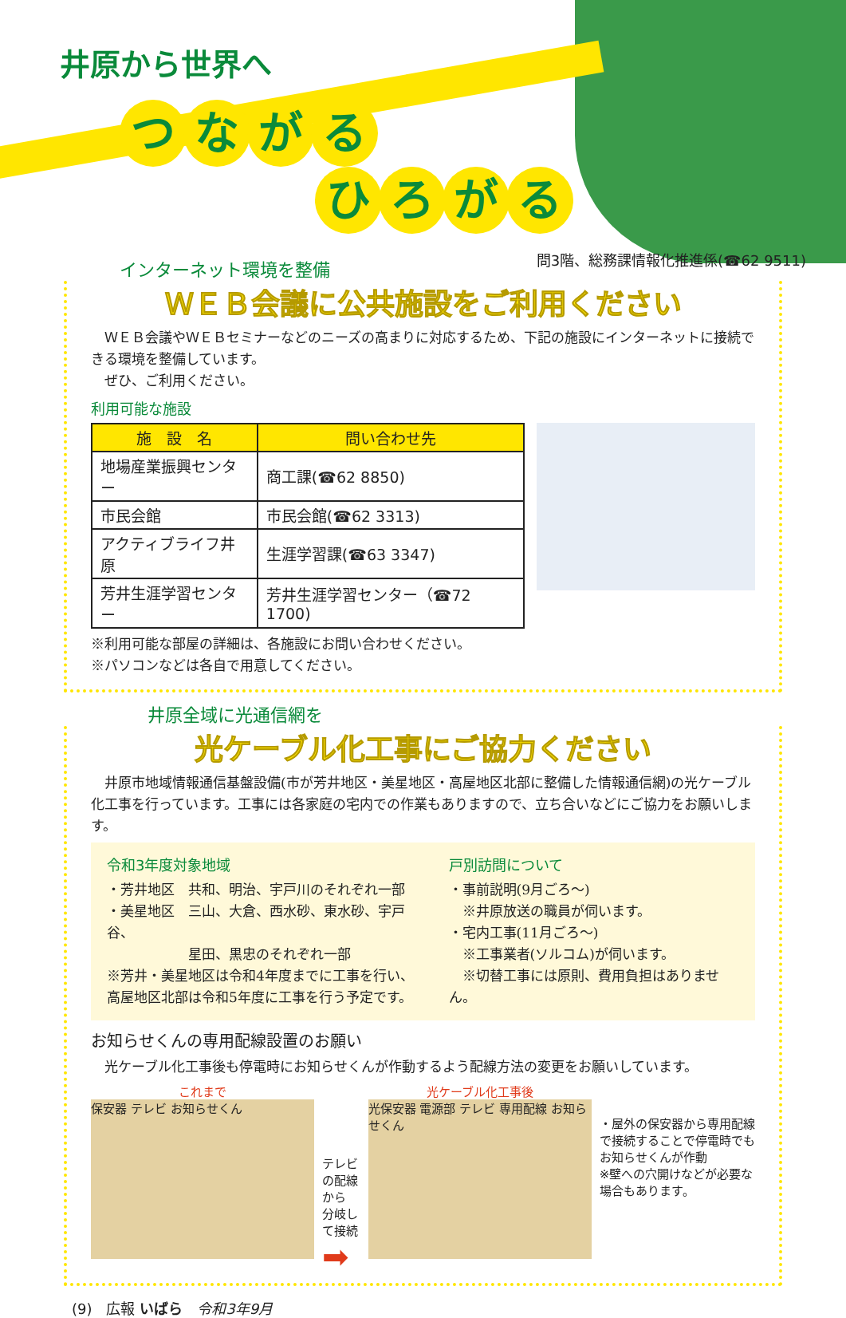井原から世界へ
つながる
ひろがる
問3階、総務課情報化推進係(☎62 9511)
インターネット環境を整備
ＷＥＢ会議に公共施設をご利用ください
　ＷＥＢ会議やＷＥＢセミナーなどのニーズの高まりに対応するため、下記の施設にインターネットに接続できる環境を整備しています。
　ぜひ、ご利用ください。
利用可能な施設
| 施 設 名 | 問い合わせ先 |
| --- | --- |
| 地場産業振興センター | 商工課(☎62 8850) |
| 市民会館 | 市民会館(☎62 3313) |
| アクティブライフ井原 | 生涯学習課(☎63 3347) |
| 芳井生涯学習センター | 芳井生涯学習センター（☎72 1700) |
※利用可能な部屋の詳細は、各施設にお問い合わせください。
※パソコンなどは各自で用意してください。
井原全域に光通信網を
光ケーブル化工事にご協力ください
　井原市地域情報通信基盤設備(市が芳井地区・美星地区・高屋地区北部に整備した情報通信網)の光ケーブル化工事を行っています。工事には各家庭の宅内での作業もありますので、立ち合いなどにご協力をお願いします。
令和3年度対象地域
・芳井地区　共和、明治、宇戸川のそれぞれ一部
・美星地区　三山、大倉、西水砂、東水砂、宇戸谷、
　　　　　　星田、黒忠のそれぞれ一部
※芳井・美星地区は令和4年度までに工事を行い、
高屋地区北部は令和5年度に工事を行う予定です。
戸別訪問について
・事前説明(9月ごろ～)
　※井原放送の職員が伺います。
・宅内工事(11月ごろ～)
　※工事業者(ソルコム)が伺います。
　※切替工事には原則、費用負担はありません。
お知らせくんの専用配線設置のお願い
　光ケーブル化工事後も停電時にお知らせくんが作動するよう配線方法の変更をお願いしています。
これまで
保安器 テレビ お知らせくん
テレビの配線から
分岐して接続 ➡
光ケーブル化工事後
光保安器 電源部 テレビ 専用配線 お知らせくん
・屋外の保安器から専用配線で接続することで停電時でもお知らせくんが作動
※壁への穴開けなどが必要な場合もあります。
(9)　広報 いばら　令和3年9月